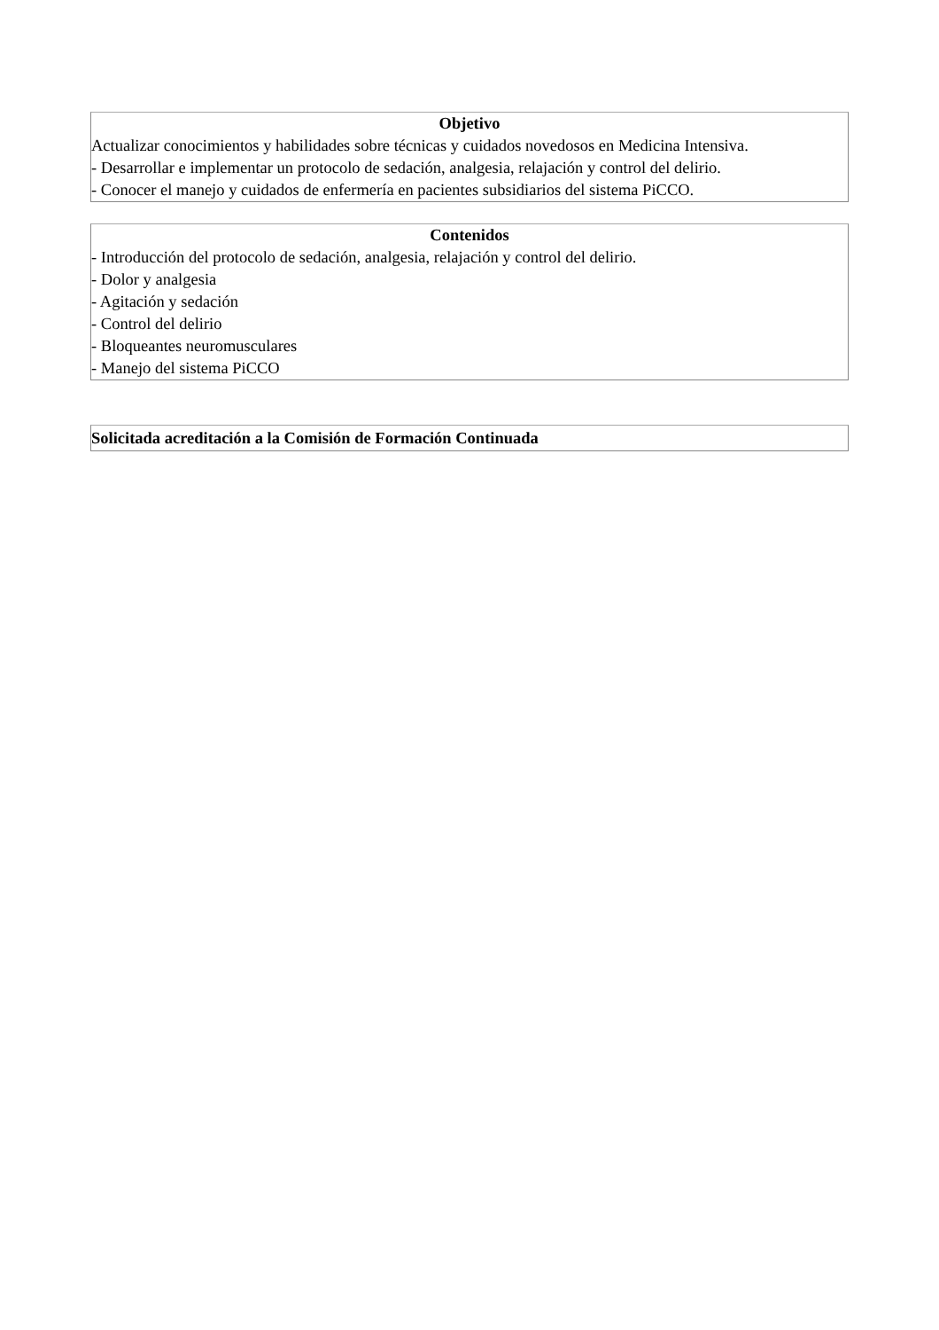Objetivo
Actualizar conocimientos y habilidades sobre técnicas y cuidados novedosos en Medicina Intensiva.
- Desarrollar e implementar un protocolo de sedación, analgesia, relajación y control del delirio.
- Conocer el manejo y cuidados de enfermería en pacientes subsidiarios del sistema PiCCO.
Contenidos
- Introducción del protocolo de sedación, analgesia, relajación y control del delirio.
- Dolor y analgesia
- Agitación y sedación
- Control del delirio
- Bloqueantes neuromusculares
- Manejo del sistema PiCCO
Solicitada acreditación a la Comisión de Formación Continuada